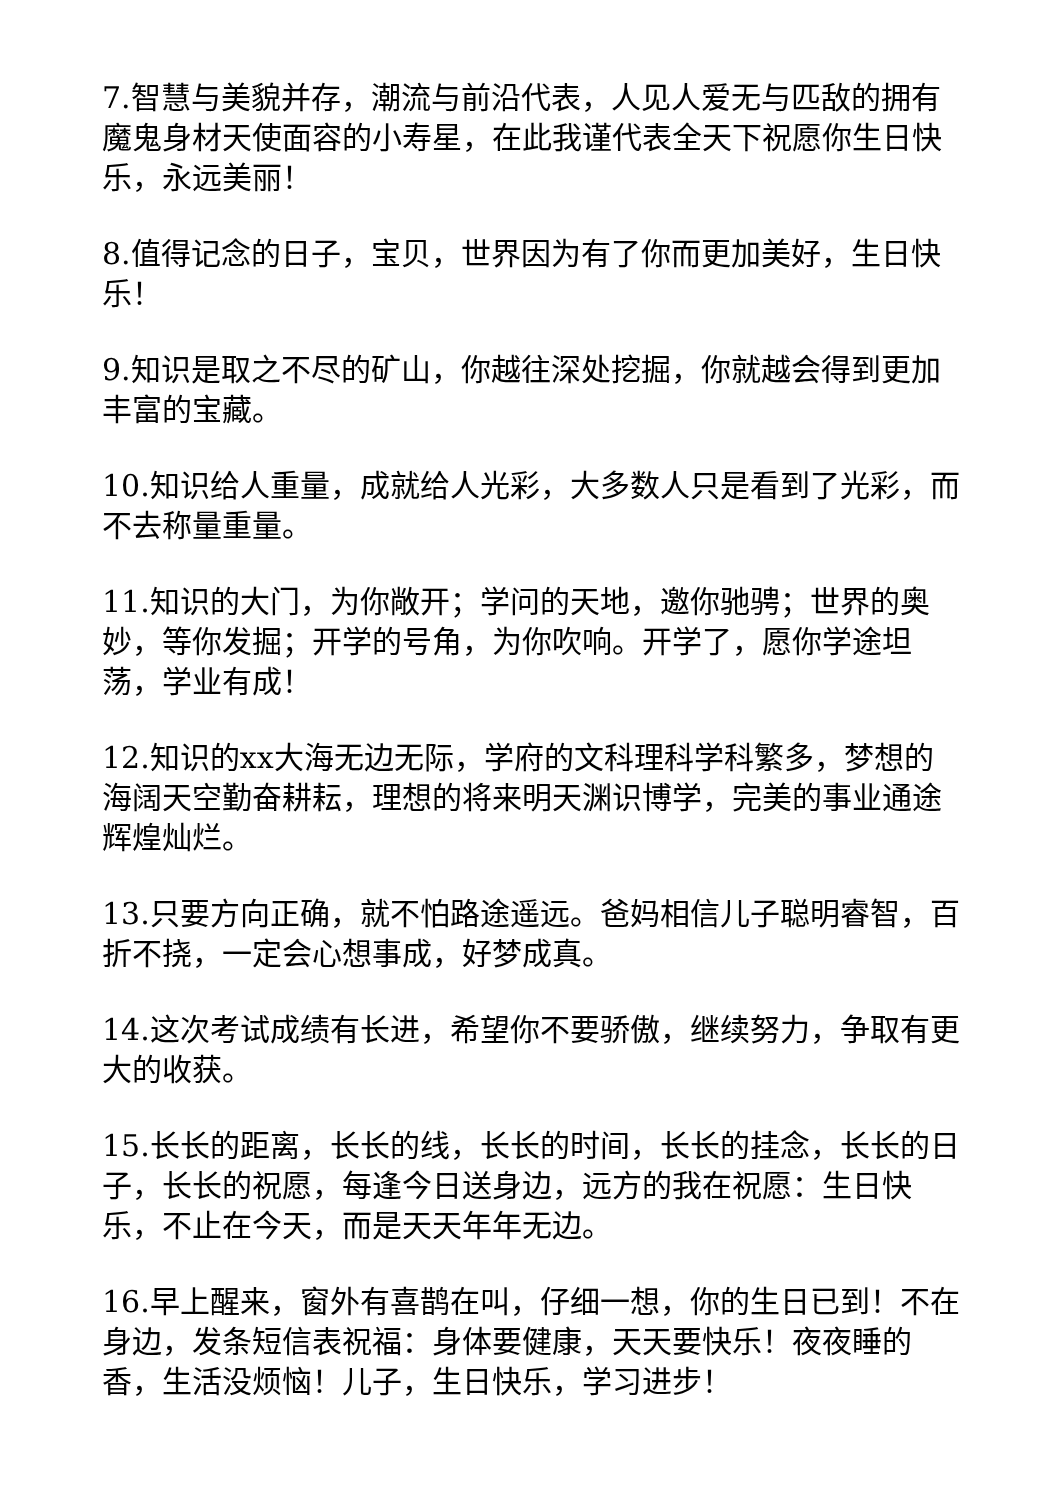7.智慧与美貌并存，潮流与前沿代表，人见人爱无与匹敌的拥有魔鬼身材天使面容的小寿星，在此我谨代表全天下祝愿你生日快乐，永远美丽！
8.值得记念的日子，宝贝，世界因为有了你而更加美好，生日快乐！
9.知识是取之不尽的矿山，你越往深处挖掘，你就越会得到更加丰富的宝藏。
10.知识给人重量，成就给人光彩，大多数人只是看到了光彩，而不去称量重量。
11.知识的大门，为你敞开；学问的天地，邀你驰骋；世界的奥妙，等你发掘；开学的号角，为你吹响。开学了，愿你学途坦荡，学业有成！
12.知识的xx大海无边无际，学府的文科理科学科繁多，梦想的海阔天空勤奋耕耘，理想的将来明天渊识博学，完美的事业通途辉煌灿烂。
13.只要方向正确，就不怕路途遥远。爸妈相信儿子聪明睿智，百折不挠，一定会心想事成，好梦成真。
14.这次考试成绩有长进，希望你不要骄傲，继续努力，争取有更大的收获。
15.长长的距离，长长的线，长长的时间，长长的挂念，长长的日子，长长的祝愿，每逢今日送身边，远方的我在祝愿：生日快乐，不止在今天，而是天天年年无边。
16.早上醒来，窗外有喜鹊在叫，仔细一想，你的生日已到！不在身边，发条短信表祝福：身体要健康，天天要快乐！夜夜睡的香，生活没烦恼！儿子，生日快乐，学习进步！